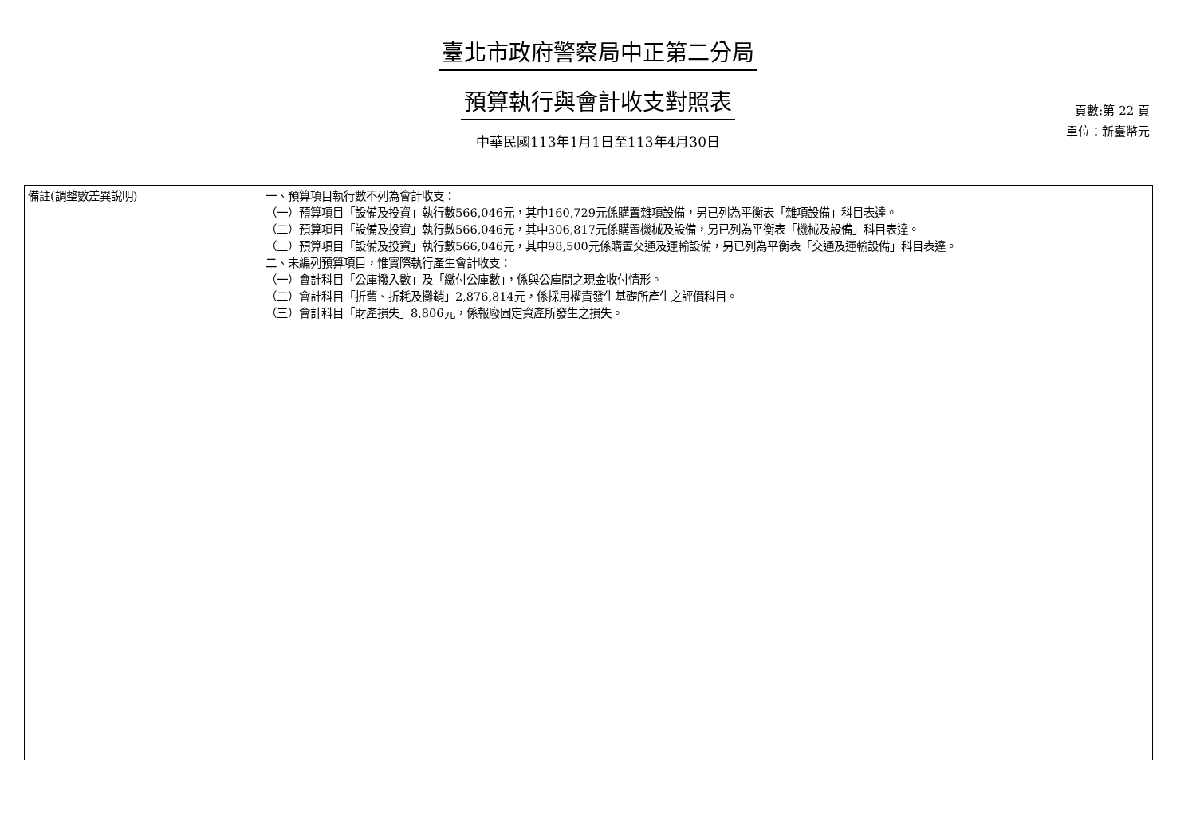臺北市政府警察局中正第二分局
預算執行與會計收支對照表
中華民國113年1月1日至113年4月30日
頁數:第 22 頁
單位：新臺幣元
| 備註(調整數差異說明) | 一、預算項目執行數不列為會計收支： （一）預算項目「設備及投資」執行數566,046元，其中160,729元係購置雜項設備，另已列為平衡表「雜項設備」科目表達。 （二）預算項目「設備及投資」執行數566,046元，其中306,817元係購置機械及設備，另已列為平衡表「機械及設備」科目表達。 （三）預算項目「設備及投資」執行數566,046元，其中98,500元係購置交通及運輸設備，另已列為平衡表「交通及運輸設備」科目表達。 二、未編列預算項目，惟實際執行產生會計收支： （一）會計科目「公庫撥入數」及「繳付公庫數」，係與公庫間之現金收付情形。 （二）會計科目「折舊、折耗及攤銷」2,876,814元，係採用權責發生基礎所產生之評價科目。 （三）會計科目「財產損失」8,806元，係報廢固定資產所發生之損失。 |